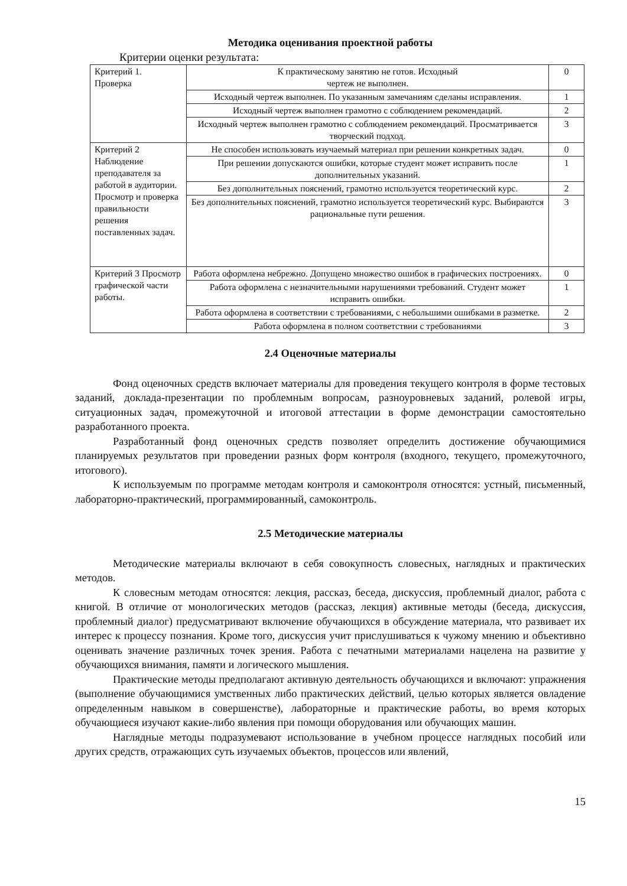Методика оценивания проектной работы
Критерии оценки результата:
| Критерий 1. Проверка | К практическому занятию не готов. Исходный чертеж не выполнен. | 0 |
| | Исходный чертеж выполнен. По указанным замечаниям сделаны исправления. | 1 |
| | Исходный чертеж выполнен грамотно с соблюдением рекомендаций. | 2 |
| | Исходный чертеж выполнен грамотно с соблюдением рекомендаций. Просматривается творческий подход. | 3 |
| Критерий 2 Наблюдение преподавателя за работой в аудитории. Просмотр и проверка правильности решения поставленных задач. | Не способен использовать изучаемый материал при решении конкретных задач. | 0 |
| | При решении допускаются ошибки, которые студент может исправить после дополнительных указаний. | 1 |
| | Без дополнительных пояснений, грамотно используется теоретический курс. | 2 |
| | Без дополнительных пояснений, грамотно используется теоретический курс. Выбираются рациональные пути решения. | 3 |
| Критерий 3 Просмотр графической части работы. | Работа оформлена небрежно. Допущено множество ошибок в графических построениях. | 0 |
| | Работа оформлена с незначительными нарушениями требований. Студент может исправить ошибки. | 1 |
| | Работа оформлена в соответствии с требованиями, с небольшими ошибками в разметке. | 2 |
| | Работа оформлена в полном соответствии с требованиями | 3 |
2.4 Оценочные материалы
Фонд оценочных средств включает материалы для проведения текущего контроля в форме тестовых заданий, доклада-презентации по проблемным вопросам, разноуровневых заданий, ролевой игры, ситуационных задач, промежуточной и итоговой аттестации в форме демонстрации самостоятельно разработанного проекта.
Разработанный фонд оценочных средств позволяет определить достижение обучающимися планируемых результатов при проведении разных форм контроля (входного, текущего, промежуточного, итогового).
К используемым по программе методам контроля и самоконтроля относятся: устный, письменный, лабораторно-практический, программированный, самоконтроль.
2.5 Методические материалы
Методические материалы включают в себя совокупность словесных, наглядных и практических методов.
К словесным методам относятся: лекция, рассказ, беседа, дискуссия, проблемный диалог, работа с книгой. В отличие от монологических методов (рассказ, лекция) активные методы (беседа, дискуссия, проблемный диалог) предусматривают включение обучающихся в обсуждение материала, что развивает их интерес к процессу познания. Кроме того, дискуссия учит прислушиваться к чужому мнению и объективно оценивать значение различных точек зрения. Работа с печатными материалами нацелена на развитие у обучающихся внимания, памяти и логического мышления.
Практические методы предполагают активную деятельность обучающихся и включают: упражнения (выполнение обучающимися умственных либо практических действий, целью которых является овладение определенным навыком в совершенстве), лабораторные и практические работы, во время которых обучающиеся изучают какие-либо явления при помощи оборудования или обучающих машин.
Наглядные методы подразумевают использование в учебном процессе наглядных пособий или других средств, отражающих суть изучаемых объектов, процессов или явлений,
15